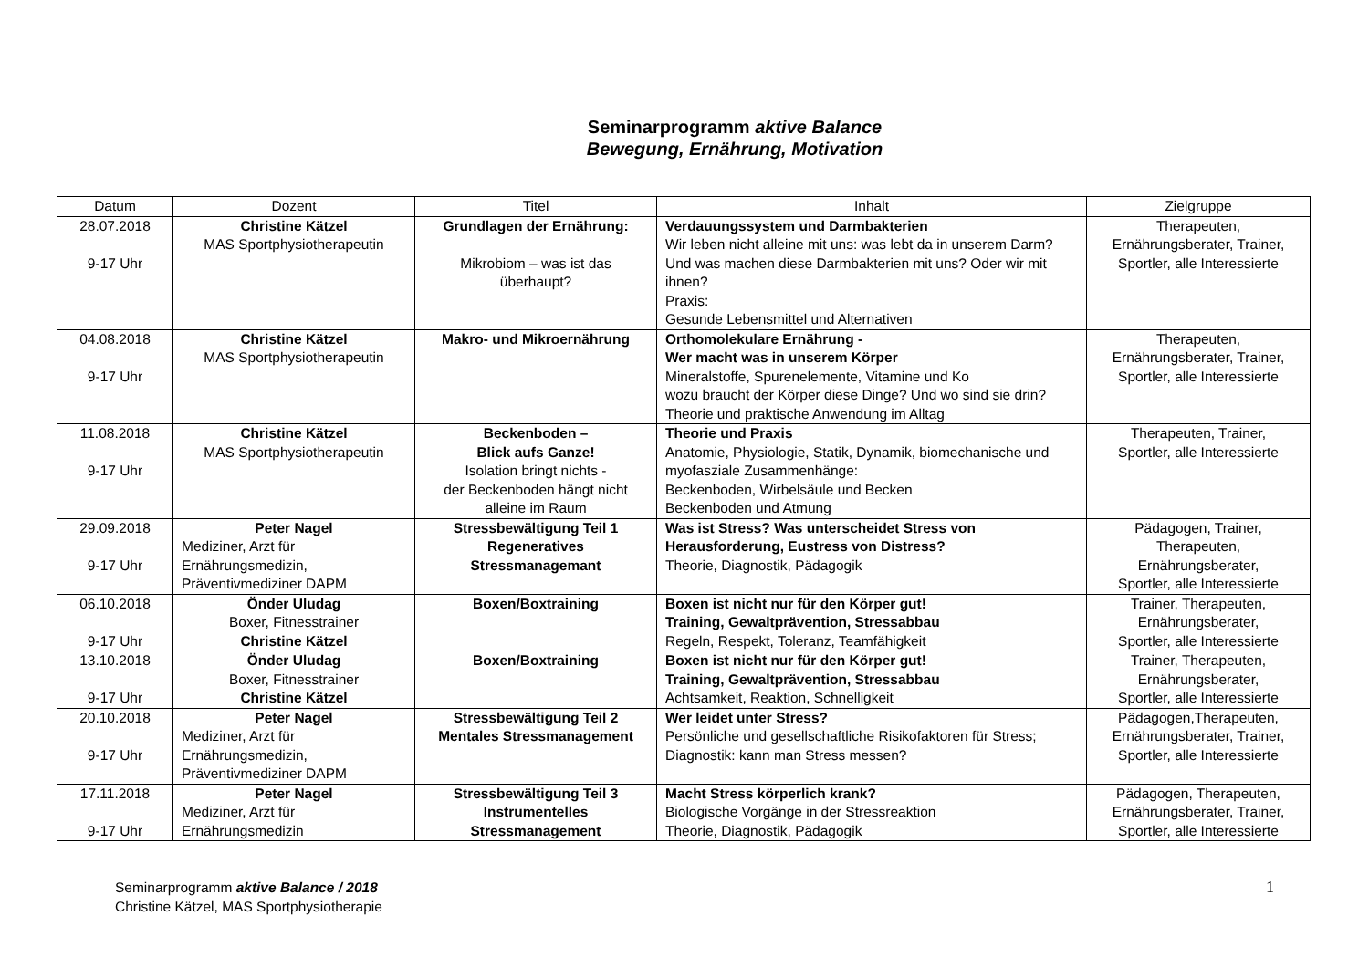Seminarprogramm aktive Balance
Bewegung, Ernährung, Motivation
| Datum | Dozent | Titel | Inhalt | Zielgruppe |
| --- | --- | --- | --- | --- |
| 28.07.2018 9-17 Uhr | Christine Kätzel MAS Sportphysiotherapeutin | Grundlagen der Ernährung: Mikrobiom – was ist das überhaupt? | Verdauungssystem und Darmbakterien Wir leben nicht alleine mit uns: was lebt da in unserem Darm? Und was machen diese Darmbakterien mit uns? Oder wir mit ihnen? Praxis: Gesunde Lebensmittel und Alternativen | Therapeuten, Ernährungsberater, Trainer, Sportler, alle Interessierte |
| 04.08.2018 9-17 Uhr | Christine Kätzel MAS Sportphysiotherapeutin | Makro- und Mikroernährung | Orthomolekulare Ernährung - Wer macht was in unserem Körper Mineralstoffe, Spurenelemente, Vitamine und Ko wozu braucht der Körper diese Dinge? Und wo sind sie drin? Theorie und praktische Anwendung im Alltag | Therapeuten, Ernährungsberater, Trainer, Sportler, alle Interessierte |
| 11.08.2018 9-17 Uhr | Christine Kätzel MAS Sportphysiotherapeutin | Beckenboden – Blick aufs Ganze! Isolation bringt nichts - der Beckenboden hängt nicht alleine im Raum | Theorie und Praxis Anatomie, Physiologie, Statik, Dynamik, biomechanische und myofasziale Zusammenhänge: Beckenboden, Wirbelsäule und Becken Beckenboden und Atmung | Therapeuten, Trainer, Sportler, alle Interessierte |
| 29.09.2018 9-17 Uhr | Peter Nagel Mediziner, Arzt für Ernährungsmedizin, Präventivmediziner DAPM | Stressbewältigung Teil 1 Regeneratives Stressmanagemant | Was ist Stress? Was unterscheidet Stress von Herausforderung, Eustress von Distress? Theorie, Diagnostik, Pädagogik | Pädagogen, Trainer, Therapeuten, Ernährungsberater, Sportler, alle Interessierte |
| 06.10.2018 9-17 Uhr | Önder Uludag Boxer, Fitnesstrainer Christine Kätzel | Boxen/Boxtraining | Boxen ist nicht nur für den Körper gut! Training, Gewaltprävention, Stressabbau Regeln, Respekt, Toleranz, Teamfähigkeit | Trainer, Therapeuten, Ernährungsberater, Sportler, alle Interessierte |
| 13.10.2018 9-17 Uhr | Önder Uludag Boxer, Fitnesstrainer Christine Kätzel | Boxen/Boxtraining | Boxen ist nicht nur für den Körper gut! Training, Gewaltprävention, Stressabbau Achtsamkeit, Reaktion, Schnelligkeit | Trainer, Therapeuten, Ernährungsberater, Sportler, alle Interessierte |
| 20.10.2018 9-17 Uhr | Peter Nagel Mediziner, Arzt für Ernährungsmedizin, Präventivmediziner DAPM | Stressbewältigung Teil 2 Mentales Stressmanagement | Wer leidet unter Stress? Persönliche und gesellschaftliche Risikofaktoren für Stress; Diagnostik: kann man Stress messen? | Pädagogen,Therapeuten, Ernährungsberater, Trainer, Sportler, alle Interessierte |
| 17.11.2018 9-17 Uhr | Peter Nagel Mediziner, Arzt für Ernährungsmedizin | Stressbewältigung Teil 3 Instrumentelles Stressmanagement | Macht Stress körperlich krank? Biologische Vorgänge in der Stressreaktion Theorie, Diagnostik, Pädagogik | Pädagogen, Therapeuten, Ernährungsberater, Trainer, Sportler, alle Interessierte |
Seminarprogramm aktive Balance / 2018
Christine Kätzel, MAS Sportphysiotherapie
1